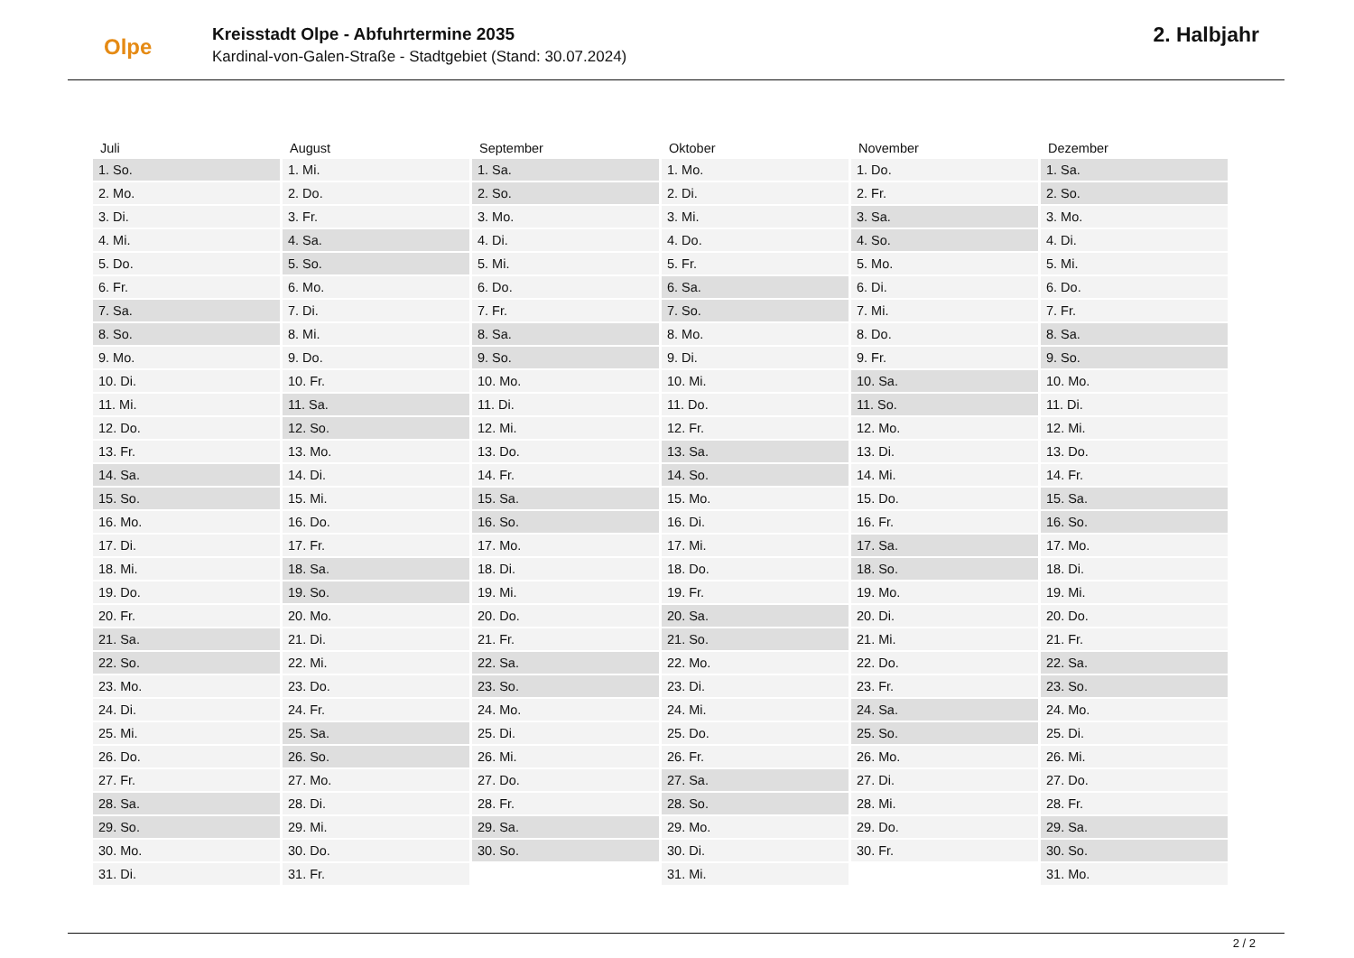Olpe
Kreisstadt Olpe - Abfuhrtermine 2035
Kardinal-von-Galen-Straße - Stadtgebiet (Stand: 30.07.2024)
2. Halbjahr
| Juli | August | September | Oktober | November | Dezember |
| --- | --- | --- | --- | --- | --- |
| 1. So. | 1. Mi. | 1. Sa. | 1. Mo. | 1. Do. | 1. Sa. |
| 2. Mo. | 2. Do. | 2. So. | 2. Di. | 2. Fr. | 2. So. |
| 3. Di. | 3. Fr. | 3. Mo. | 3. Mi. | 3. Sa. | 3. Mo. |
| 4. Mi. | 4. Sa. | 4. Di. | 4. Do. | 4. So. | 4. Di. |
| 5. Do. | 5. So. | 5. Mi. | 5. Fr. | 5. Mo. | 5. Mi. |
| 6. Fr. | 6. Mo. | 6. Do. | 6. Sa. | 6. Di. | 6. Do. |
| 7. Sa. | 7. Di. | 7. Fr. | 7. So. | 7. Mi. | 7. Fr. |
| 8. So. | 8. Mi. | 8. Sa. | 8. Mo. | 8. Do. | 8. Sa. |
| 9. Mo. | 9. Do. | 9. So. | 9. Di. | 9. Fr. | 9. So. |
| 10. Di. | 10. Fr. | 10. Mo. | 10. Mi. | 10. Sa. | 10. Mo. |
| 11. Mi. | 11. Sa. | 11. Di. | 11. Do. | 11. So. | 11. Di. |
| 12. Do. | 12. So. | 12. Mi. | 12. Fr. | 12. Mo. | 12. Mi. |
| 13. Fr. | 13. Mo. | 13. Do. | 13. Sa. | 13. Di. | 13. Do. |
| 14. Sa. | 14. Di. | 14. Fr. | 14. So. | 14. Mi. | 14. Fr. |
| 15. So. | 15. Mi. | 15. Sa. | 15. Mo. | 15. Do. | 15. Sa. |
| 16. Mo. | 16. Do. | 16. So. | 16. Di. | 16. Fr. | 16. So. |
| 17. Di. | 17. Fr. | 17. Mo. | 17. Mi. | 17. Sa. | 17. Mo. |
| 18. Mi. | 18. Sa. | 18. Di. | 18. Do. | 18. So. | 18. Di. |
| 19. Do. | 19. So. | 19. Mi. | 19. Fr. | 19. Mo. | 19. Mi. |
| 20. Fr. | 20. Mo. | 20. Do. | 20. Sa. | 20. Di. | 20. Do. |
| 21. Sa. | 21. Di. | 21. Fr. | 21. So. | 21. Mi. | 21. Fr. |
| 22. So. | 22. Mi. | 22. Sa. | 22. Mo. | 22. Do. | 22. Sa. |
| 23. Mo. | 23. Do. | 23. So. | 23. Di. | 23. Fr. | 23. So. |
| 24. Di. | 24. Fr. | 24. Mo. | 24. Mi. | 24. Sa. | 24. Mo. |
| 25. Mi. | 25. Sa. | 25. Di. | 25. Do. | 25. So. | 25. Di. |
| 26. Do. | 26. So. | 26. Mi. | 26. Fr. | 26. Mo. | 26. Mi. |
| 27. Fr. | 27. Mo. | 27. Do. | 27. Sa. | 27. Di. | 27. Do. |
| 28. Sa. | 28. Di. | 28. Fr. | 28. So. | 28. Mi. | 28. Fr. |
| 29. So. | 29. Mi. | 29. Sa. | 29. Mo. | 29. Do. | 29. Sa. |
| 30. Mo. | 30. Do. | 30. So. | 30. Di. | 30. Fr. | 30. So. |
| 31. Di. | 31. Fr. | | 31. Mi. | | 31. Mo. |
2 / 2